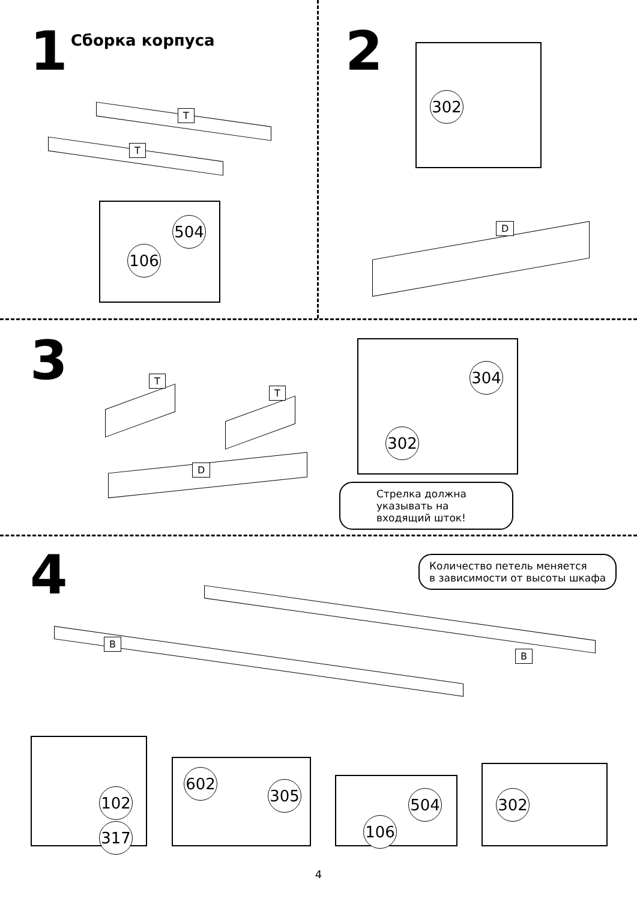1 Сборка корпуса
T
T
504
106
2
302
D
3
T
T
D
304
302
Стрелка должна указывать на входящий шток!
4
Количество петель меняется
в зависимости от высоты шкафа
B
B
102
317
602
305
504
106
302
4